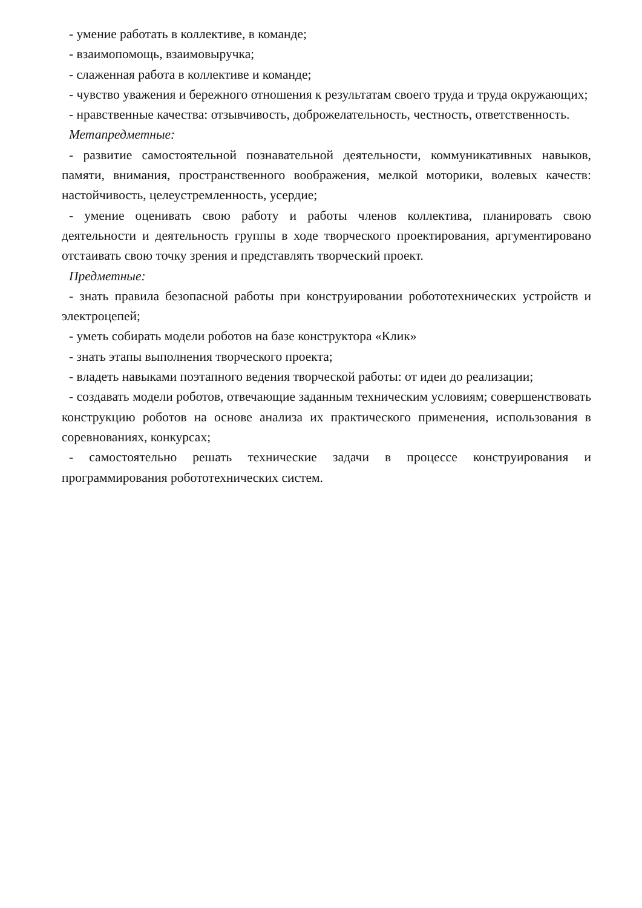- умение работать в коллективе, в команде;
- взаимопомощь, взаимовыручка;
- слаженная работа в коллективе и команде;
- чувство уважения и бережного отношения к результатам своего труда и труда окружающих;
- нравственные качества: отзывчивость, доброжелательность, честность, ответственность.
Метапредметные:
- развитие самостоятельной познавательной деятельности, коммуникативных навыков, памяти, внимания, пространственного воображения, мелкой моторики, волевых качеств: настойчивость, целеустремленность, усердие;
- умение оценивать свою работу и работы членов коллектива, планировать свою деятельности и деятельность группы в ходе творческого проектирования, аргументировано отстаивать свою точку зрения и представлять творческий проект.
Предметные:
- знать правила безопасной работы при конструировании робототехнических устройств и электроцепей;
- уметь собирать модели роботов на базе конструктора «Клик»
- знать этапы выполнения творческого проекта;
- владеть навыками поэтапного ведения творческой работы: от идеи до реализации;
- создавать модели роботов, отвечающие заданным техническим условиям; совершенствовать конструкцию роботов на основе анализа их практического применения, использования в соревнованиях, конкурсах;
- самостоятельно решать технические задачи в процессе конструирования и программирования робототехнических систем.